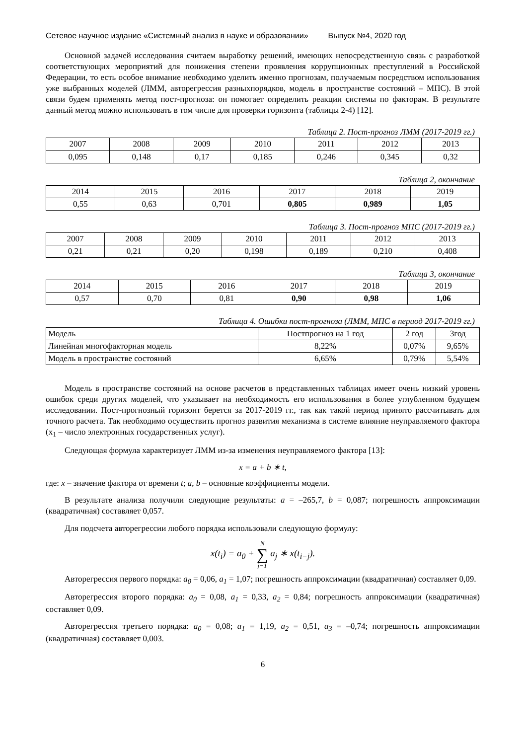Сетевое научное издание «Системный анализ в науке и образовании» Выпуск №4, 2020 год
Основной задачей исследования считаем выработку решений, имеющих непосредственную связь с разработкой соответствующих мероприятий для понижения степени проявления коррупционных преступлений в Российской Федерации, то есть особое внимание необходимо уделить именно прогнозам, получаемым посредством использования уже выбранных моделей (ЛММ, авторегрессия разныхпорядков, модель в пространстве состояний – МПС). В этой связи будем применять метод пост-прогноза: он помогает определить реакции системы по факторам. В результате данный метод можно использовать в том числе для проверки горизонта (таблицы 2-4) [12].
Таблица 2. Пост-прогноз ЛММ (2017-2019 гг.)
| 2007 | 2008 | 2009 | 2010 | 2011 | 2012 | 2013 |
| 0,095 | 0,148 | 0,17 | 0,185 | 0,246 | 0,345 | 0,32 |
Таблица 2, окончание
| 2014 | 2015 | 2016 | 2017 | 2018 | 2019 |
| 0,55 | 0,63 | 0,701 | 0,805 | 0,989 | 1,05 |
Таблица 3. Пост-прогноз МПС (2017-2019 гг.)
| 2007 | 2008 | 2009 | 2010 | 2011 | 2012 | 2013 |
| 0,21 | 0,21 | 0,20 | 0,198 | 0,189 | 0,210 | 0,408 |
Таблица 3, окончание
| 2014 | 2015 | 2016 | 2017 | 2018 | 2019 |
| 0,57 | 0,70 | 0,81 | 0,90 | 0,98 | 1,06 |
Таблица 4. Ошибки пост-прогноза (ЛММ, МПС в период 2017-2019 гг.)
| Модель | Постпрогноз на 1 год | 2 год | 3год |
| Линейная многофакторная модель | 8,22% | 0,07% | 9,65% |
| Модель в пространстве состояний | 6,65% | 0,79% | 5,54% |
Модель в пространстве состояний на основе расчетов в представленных таблицах имеет очень низкий уровень ошибок среди других моделей, что указывает на необходимость его использования в более углубленном будущем исследовании. Пост-прогнозный горизонт берется за 2017-2019 гг., так как такой период принято рассчитывать для точного расчета. Так необходимо осуществить прогноз развития механизма в системе влияние неуправляемого фактора (x<sub>1</sub> – число электронных государственных услуг).
Следующая формула характеризует ЛММ из-за изменения неуправляемого фактора [13]:
x = a + b ∗ t,
где: x – значение фактора от времени t; a, b – основные коэффициенты модели.
В результате анализа получили следующие результаты: a = –265,7, b = 0,087; погрешность аппроксимации (квадратичная) составляет 0,057.
Для подсчета авторегрессии любого порядка использовали следующую формулу:
x(t<sub>i</sub>) = a<sub>0</sub> + N
∑
j−1 a<sub>j</sub> ∗ x(t<sub>i−j</sub>).
Авторегрессия первого порядка: a<sub>0</sub> = 0,06, a<sub>1</sub> = 1,07; погрешность аппроксимации (квадратичная) составляет 0,09.
Авторегрессия второго порядка: a<sub>0</sub> = 0,08, a<sub>1</sub> = 0,33, a<sub>2</sub> = 0,84; погрешность аппроксимации (квадратичная) составляет 0,09.
Авторегрессия третьего порядка: a<sub>0</sub> = 0,08; a<sub>1</sub> = 1,19, a<sub>2</sub> = 0,51, a<sub>3</sub> = –0,74; погрешность аппроксимации (квадратичная) составляет 0,003.
6